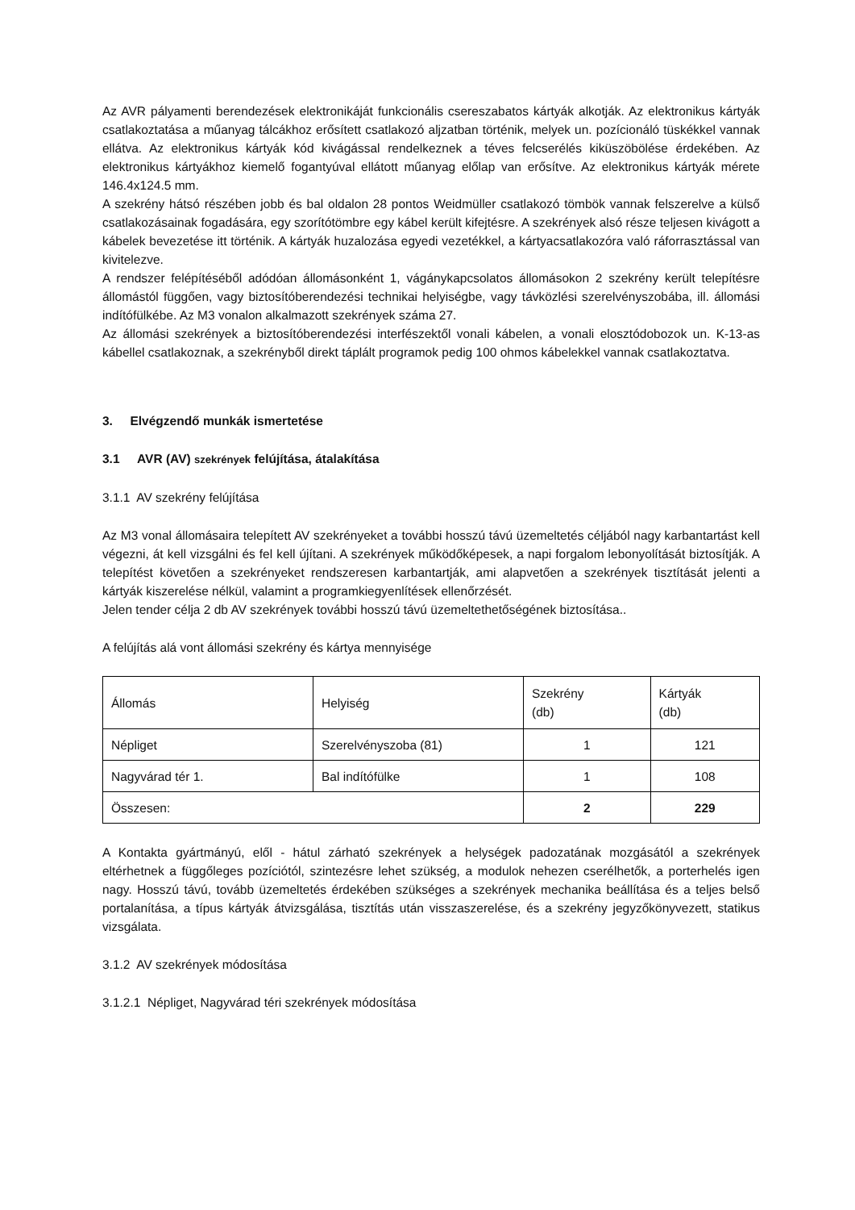Az AVR pályamenti berendezések elektronikáját funkcionális csereszabatos kártyák alkotják. Az elektronikus kártyák csatlakoztatása a műanyag tálcákhoz erősített csatlakozó aljzatban történik, melyek un. pozícionáló tüskékkel vannak ellátva. Az elektronikus kártyák kód kivágással rendelkeznek a téves felcserélés kiküszöbölése érdekében. Az elektronikus kártyákhoz kiemelő fogantyúval ellátott műanyag előlap van erősítve. Az elektronikus kártyák mérete 146.4x124.5 mm.
A szekrény hátsó részében jobb és bal oldalon 28 pontos Weidmüller csatlakozó tömbök vannak felszerelve a külső csatlakozásainak fogadására, egy szorítótömbre egy kábel került kifejtésre. A szekrények alsó része teljesen kivágott a kábelek bevezetése itt történik. A kártyák huzalozása egyedi vezetékkel, a kártyacsatlakozóra való ráforrasztással van kivitelezve.
A rendszer felépítéséből adódóan állomásonként 1, vágánykapcsolatos állomásokon 2 szekrény került telepítésre állomástól függően, vagy biztosítóberendezési technikai helyiségbe, vagy távközlési szerelvényszobába, ill. állomási indítófülkébe. Az M3 vonalon alkalmazott szekrények száma 27.
Az állomási szekrények a biztosítóberendezési interfészektől vonali kábelen, a vonali elosztódobozok un. K-13-as kábellel csatlakoznak, a szekrényből direkt táplált programok pedig 100 ohmos kábelekkel vannak csatlakoztatva.
3. Elvégzendő munkák ismertetése
3.1 AVR (AV) szekrények felújítása, átalakítása
3.1.1 AV szekrény felújítása
Az M3 vonal állomásaira telepített AV szekrényeket a további hosszú távú üzemeltetés céljából nagy karbantartást kell végezni, át kell vizsgálni és fel kell újítani. A szekrények működőképesek, a napi forgalom lebonyolítását biztosítják. A telepítést követően a szekrényeket rendszeresen karbantartják, ami alapvetően a szekrények tisztítását jelenti a kártyák kiszerelése nélkül, valamint a programkiegyenlítések ellenőrzését.
Jelen tender célja 2 db AV szekrények további hosszú távú üzemeltethetőségének biztosítása..
A felújítás alá vont állomási szekrény és kártya mennyisége
| Állomás | Helyiség | Szekrény (db) | Kártyák (db) |
| Népliget | Szerelvényszoba (81) | 1 | 121 |
| Nagyvárad tér 1. | Bal indítófülke | 1 | 108 |
| Összesen: | | 2 | 229 |
A Kontakta gyártmányú, elől - hátul zárható szekrények a helységek padozatának mozgásától a szekrények eltérhetnek a függőleges pozíciótól, szintezésre lehet szükség, a modulok nehezen cserélhetők, a porterhelés igen nagy. Hosszú távú, tovább üzemeltetés érdekében szükséges a szekrények mechanika beállítása és a teljes belső portalanítása, a típus kártyák átvizsgálása, tisztítás után visszaszerelése, és a szekrény jegyzőkönyvezett, statikus vizsgálata.
3.1.2 AV szekrények módosítása
3.1.2.1 Népliget, Nagyvárad téri szekrények módosítása